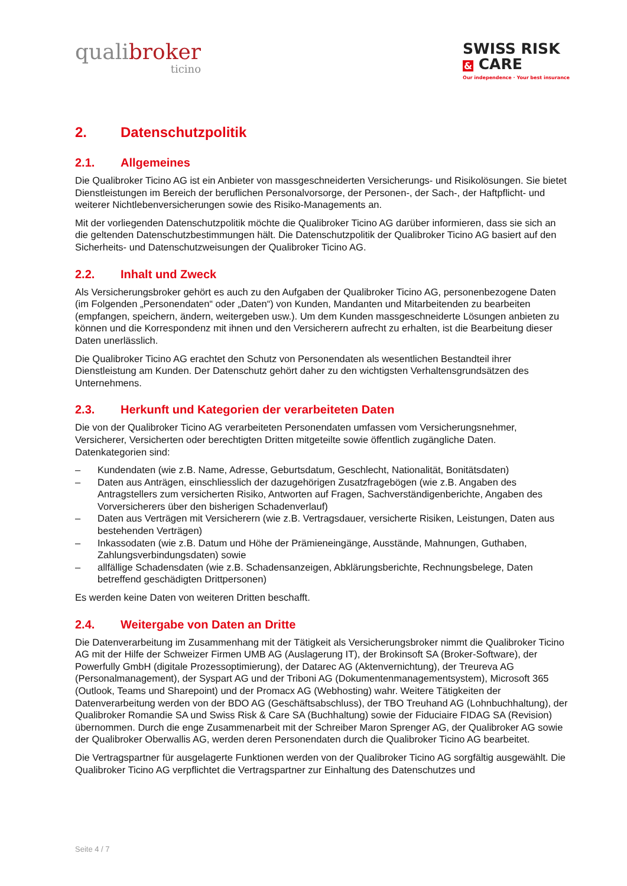qualibroker
ticino
SWISS RISK
& CARE
Our independence · Your best insurance
2. Datenschutzpolitik
2.1. Allgemeines
Die Qualibroker Ticino AG ist ein Anbieter von massgeschneiderten Versicherungs- und Risikolösungen. Sie bietet Dienstleistungen im Bereich der beruflichen Personalvorsorge, der Personen-, der Sach-, der Haftpflicht- und weiterer Nichtlebenversicherungen sowie des Risiko-Managements an.
Mit der vorliegenden Datenschutzpolitik möchte die Qualibroker Ticino AG darüber informieren, dass sie sich an die geltenden Datenschutzbestimmungen hält. Die Datenschutzpolitik der Qualibroker Ticino AG basiert auf den Sicherheits- und Datenschutzweisungen der Qualibroker Ticino AG.
2.2. Inhalt und Zweck
Als Versicherungsbroker gehört es auch zu den Aufgaben der Qualibroker Ticino AG, personenbezogene Daten (im Folgenden „Personendaten“ oder „Daten“) von Kunden, Mandanten und Mitarbeitenden zu bearbeiten (empfangen, speichern, ändern, weitergeben usw.). Um dem Kunden massgeschneiderte Lösungen anbieten zu können und die Korrespondenz mit ihnen und den Versicherern aufrecht zu erhalten, ist die Bearbeitung dieser Daten unerlässlich.
Die Qualibroker Ticino AG erachtet den Schutz von Personendaten als wesentlichen Bestandteil ihrer Dienstleistung am Kunden. Der Datenschutz gehört daher zu den wichtigsten Verhaltensgrundsätzen des Unternehmens.
2.3. Herkunft und Kategorien der verarbeiteten Daten
Die von der Qualibroker Ticino AG verarbeiteten Personendaten umfassen vom Versicherungsnehmer, Versicherer, Versicherten oder berechtigten Dritten mitgeteilte sowie öffentlich zugängliche Daten. Datenkategorien sind:
– Kundendaten (wie z.B. Name, Adresse, Geburtsdatum, Geschlecht, Nationalität, Bonitätsdaten)
– Daten aus Anträgen, einschliesslich der dazugehörigen Zusatzfragebögen (wie z.B. Angaben des Antragstellers zum versicherten Risiko, Antworten auf Fragen, Sachverständigenberichte, Angaben des Vorversicherers über den bisherigen Schadenverlauf)
– Daten aus Verträgen mit Versicherern (wie z.B. Vertragsdauer, versicherte Risiken, Leistungen, Daten aus bestehenden Verträgen)
– Inkassodaten (wie z.B. Datum und Höhe der Prämieneingänge, Ausstände, Mahnungen, Guthaben, Zahlungsverbindungsdaten) sowie
– allfällige Schadensdaten (wie z.B. Schadensanzeigen, Abklärungsberichte, Rechnungsbelege, Daten betreffend geschädigten Drittpersonen)
Es werden keine Daten von weiteren Dritten beschafft.
2.4. Weitergabe von Daten an Dritte
Die Datenverarbeitung im Zusammenhang mit der Tätigkeit als Versicherungsbroker nimmt die Qualibroker Ticino AG mit der Hilfe der Schweizer Firmen UMB AG (Auslagerung IT), der Brokinsoft SA (Broker-Software), der Powerfully GmbH (digitale Prozessoptimierung), der Datarec AG (Aktenvernichtung), der Treureva AG (Personalmanagement), der Syspart AG und der Triboni AG (Dokumentenmanagementsystem), Microsoft 365 (Outlook, Teams und Sharepoint) und der Promacx AG (Webhosting) wahr. Weitere Tätigkeiten der Datenverarbeitung werden von der BDO AG (Geschäftsabschluss), der TBO Treuhand AG (Lohnbuchhaltung), der Qualibroker Romandie SA und Swiss Risk & Care SA (Buchhaltung) sowie der Fiduciaire FIDAG SA (Revision) übernommen. Durch die enge Zusammenarbeit mit der Schreiber Maron Sprenger AG, der Qualibroker AG sowie der Qualibroker Oberwallis AG, werden deren Personendaten durch die Qualibroker Ticino AG bearbeitet.
Die Vertragspartner für ausgelagerte Funktionen werden von der Qualibroker Ticino AG sorgfältig ausgewählt. Die Qualibroker Ticino AG verpflichtet die Vertragspartner zur Einhaltung des Datenschutzes und
Seite 4 / 7